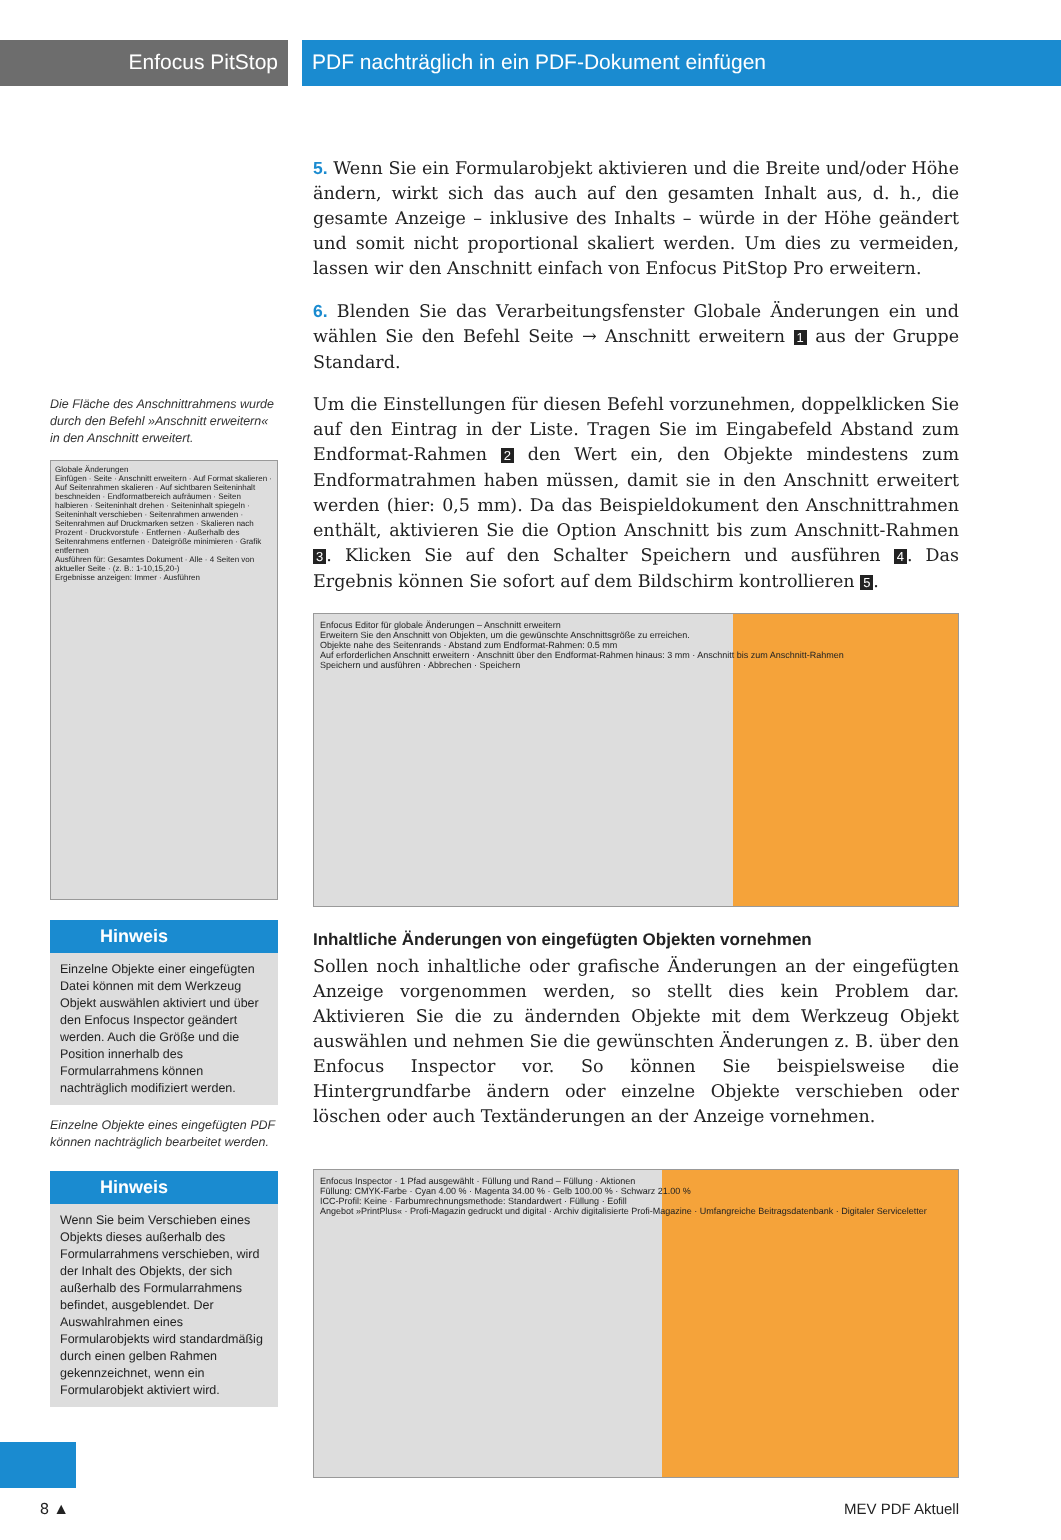Enfocus PitStop PDF nachträglich in ein PDF-Dokument einfügen
Die Fläche des Anschnittrahmens wurde durch den Befehl »Anschnitt erweitern« in den Anschnitt erweitert.
Globale Änderungen
Einfügen · Seite · Anschnitt erweitern · Auf Format skalieren · Auf Seitenrahmen skalieren · Auf sichtbaren Seiteninhalt beschneiden · Endformatbereich aufräumen · Seiten halbieren · Seiteninhalt drehen · Seiteninhalt spiegeln · Seiteninhalt verschieben · Seitenrahmen anwenden · Seitenrahmen auf Druckmarken setzen · Skalieren nach Prozent · Druckvorstufe · Entfernen · Außerhalb des Seitenrahmens entfernen · Dateigröße minimieren · Grafik entfernen
Ausführen für: Gesamtes Dokument · Alle · 4 Seiten von aktueller Seite · (z. B.: 1-10,15,20-)
Ergebnisse anzeigen: Immer · Ausführen
Hinweis
Einzelne Objekte einer eingefügten Datei können mit dem Werkzeug Objekt auswählen aktiviert und über den Enfocus Inspector geändert werden. Auch die Größe und die Position innerhalb des Formularrahmens können nachträglich modifiziert werden.
Einzelne Objekte eines eingefügten PDF können nachträglich bearbeitet werden.
Hinweis
Wenn Sie beim Verschieben eines Objekts dieses außerhalb des Formularrahmens verschieben, wird der Inhalt des Objekts, der sich außerhalb des Formularrahmens befindet, ausgeblendet. Der Auswahlrahmen eines Formularobjekts wird standardmäßig durch einen gelben Rahmen gekennzeichnet, wenn ein Formularobjekt aktiviert wird.
5. Wenn Sie ein Formularobjekt aktivieren und die Breite und/oder Höhe ändern, wirkt sich das auch auf den gesamten Inhalt aus, d. h., die gesamte Anzeige – inklusive des Inhalts – würde in der Höhe geändert und somit nicht proportional skaliert werden. Um dies zu vermeiden, lassen wir den Anschnitt einfach von Enfocus PitStop Pro erweitern.
6. Blenden Sie das Verarbeitungsfenster Globale Änderungen ein und wählen Sie den Befehl Seite → Anschnitt erweitern 1 aus der Gruppe Standard.
Um die Einstellungen für diesen Befehl vorzunehmen, doppelklicken Sie auf den Eintrag in der Liste. Tragen Sie im Eingabefeld Abstand zum Endformat-Rahmen 2 den Wert ein, den Objekte mindestens zum Endformatrahmen haben müssen, damit sie in den Anschnitt erweitert werden (hier: 0,5 mm). Da das Beispieldokument den Anschnittrahmen enthält, aktivieren Sie die Option Anschnitt bis zum Anschnitt-Rahmen 3. Klicken Sie auf den Schalter Speichern und ausführen 4. Das Ergebnis können Sie sofort auf dem Bildschirm kontrollieren 5.
Enfocus Editor für globale Änderungen – Anschnitt erweitern
Erweitern Sie den Anschnitt von Objekten, um die gewünschte Anschnittsgröße zu erreichen.
Objekte nahe des Seitenrands · Abstand zum Endformat-Rahmen: 0.5 mm
Auf erforderlichen Anschnitt erweitern · Anschnitt über den Endformat-Rahmen hinaus: 3 mm · Anschnitt bis zum Anschnitt-Rahmen
Speichern und ausführen · Abbrechen · Speichern
Inhaltliche Änderungen von eingefügten Objekten vornehmen
Sollen noch inhaltliche oder grafische Änderungen an der eingefügten Anzeige vorgenommen werden, so stellt dies kein Problem dar. Aktivieren Sie die zu ändernden Objekte mit dem Werkzeug Objekt auswählen und nehmen Sie die gewünschten Änderungen z. B. über den Enfocus Inspector vor. So können Sie beispielsweise die Hintergrundfarbe ändern oder einzelne Objekte verschieben oder löschen oder auch Textänderungen an der Anzeige vornehmen.
Enfocus Inspector · 1 Pfad ausgewählt · Füllung und Rand – Füllung · Aktionen
Füllung: CMYK-Farbe · Cyan 4.00 % · Magenta 34.00 % · Gelb 100.00 % · Schwarz 21.00 %
ICC-Profil: Keine · Farbumrechnungsmethode: Standardwert · Füllung · Eofill
Angebot »PrintPlus« · Profi-Magazin gedruckt und digital · Archiv digitalisierte Profi-Magazine · Umfangreiche Beitragsdatenbank · Digitaler Serviceletter
8 ▲ MEV PDF Aktuell